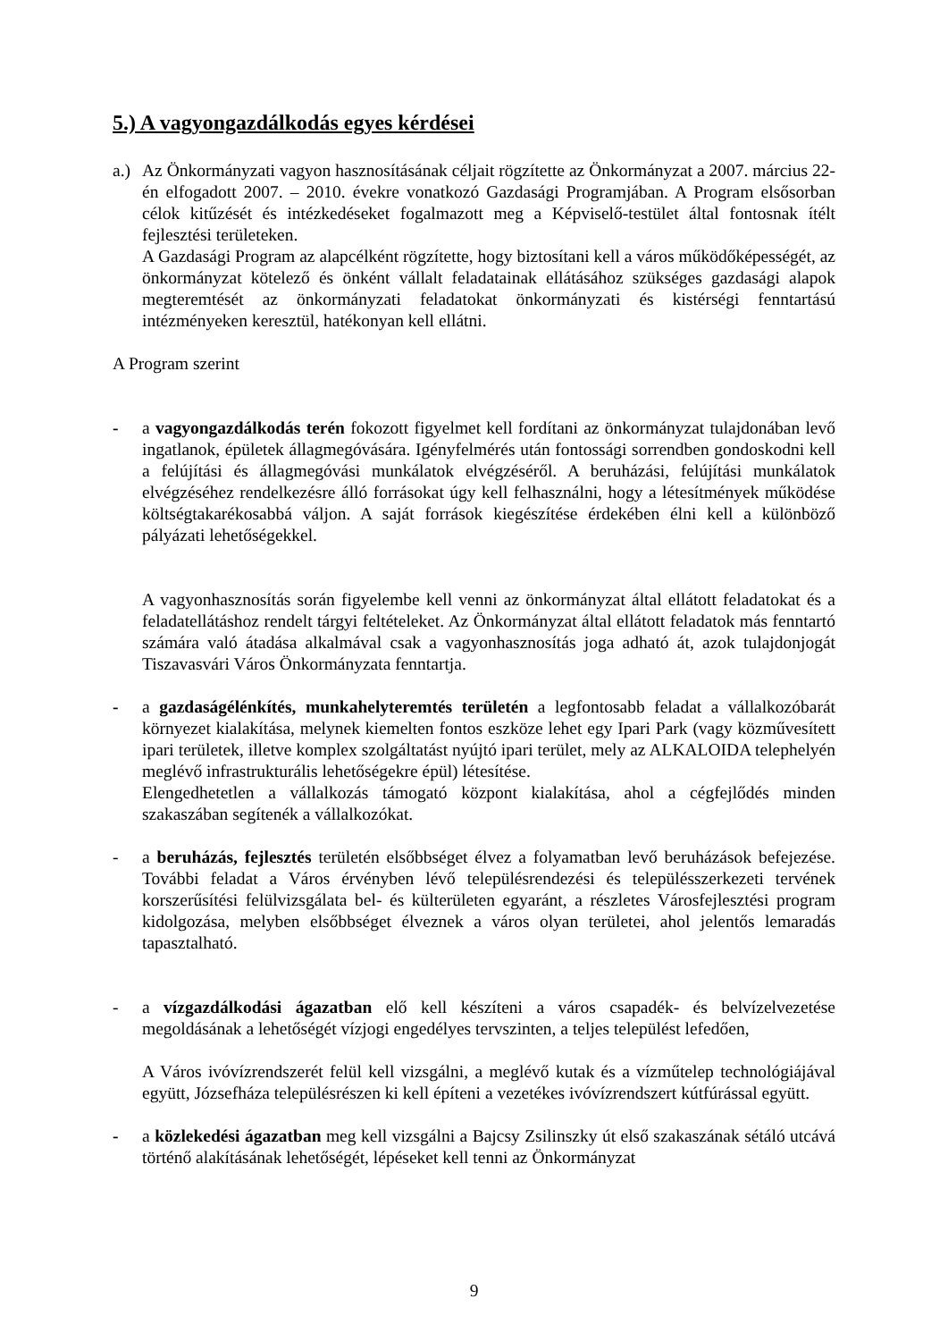5.) A vagyongazdálkodás egyes kérdései
a.)
Az Önkormányzati vagyon hasznosításának céljait rögzítette az Önkormányzat a 2007. március 22-én elfogadott 2007. – 2010. évekre vonatkozó Gazdasági Programjában. A Program elsősorban célok kitűzését és intézkedéseket fogalmazott meg a Képviselő-testület által fontosnak ítélt fejlesztési területeken.
A Gazdasági Program az alapcélként rögzítette, hogy biztosítani kell a város működőképességét, az önkormányzat kötelező és önként vállalt feladatainak ellátásához szükséges gazdasági alapok megteremtését az önkormányzati feladatokat önkormányzati és kistérségi fenntartású intézményeken keresztül, hatékonyan kell ellátni.
A Program szerint
- a vagyongazdálkodás terén fokozott figyelmet kell fordítani az önkormányzat tulajdonában levő ingatlanok, épületek állagmegóvására. Igényfelmérés után fontossági sorrendben gondoskodni kell a felújítási és állagmegóvási munkálatok elvégzéséről. A beruházási, felújítási munkálatok elvégzéséhez rendelkezésre álló forrásokat úgy kell felhasználni, hogy a létesítmények működése költségtakarékosabbá váljon. A saját források kiegészítése érdekében élni kell a különböző pályázati lehetőségekkel.
A vagyonhasznosítás során figyelembe kell venni az önkormányzat által ellátott feladatokat és a feladatellátáshoz rendelt tárgyi feltételeket. Az Önkormányzat által ellátott feladatok más fenntartó számára való átadása alkalmával csak a vagyonhasznosítás joga adható át, azok tulajdonjogát Tiszavasvári Város Önkormányzata fenntartja.
- a gazdaságélénkítés, munkahelyteremtés területén a legfontosabb feladat a vállalkozóbarát környezet kialakítása, melynek kiemelten fontos eszköze lehet egy Ipari Park (vagy közművesített ipari területek, illetve komplex szolgáltatást nyújtó ipari terület, mely az ALKALOIDA telephelyén meglévő infrastrukturális lehetőségekre épül) létesítése.
Elengedhetetlen a vállalkozás támogató központ kialakítása, ahol a cégfejlődés minden szakaszában segítenék a vállalkozókat.
- a beruházás, fejlesztés területén elsőbbséget élvez a folyamatban levő beruházások befejezése. További feladat a Város érvényben lévő településrendezési és településszerkezeti tervének korszerűsítési felülvizsgálata bel- és külterületen egyaránt, a részletes Városfejlesztési program kidolgozása, melyben elsőbbséget élveznek a város olyan területei, ahol jelentős lemaradás tapasztalható.
- a vízgazdálkodási ágazatban elő kell készíteni a város csapadék- és belvízelvezetése megoldásának a lehetőségét vízjogi engedélyes tervszinten, a teljes települést lefedően,
A Város ivóvízrendszerét felül kell vizsgálni, a meglévő kutak és a vízműtelep technológiájával együtt, Józsefháza településrészen ki kell építeni a vezetékes ivóvízrendszert kútfúrással együtt.
- a közlekedési ágazatban meg kell vizsgálni a Bajcsy Zsilinszky út első szakaszának sétáló utcává történő alakításának lehetőségét, lépéseket kell tenni az Önkormányzat
9